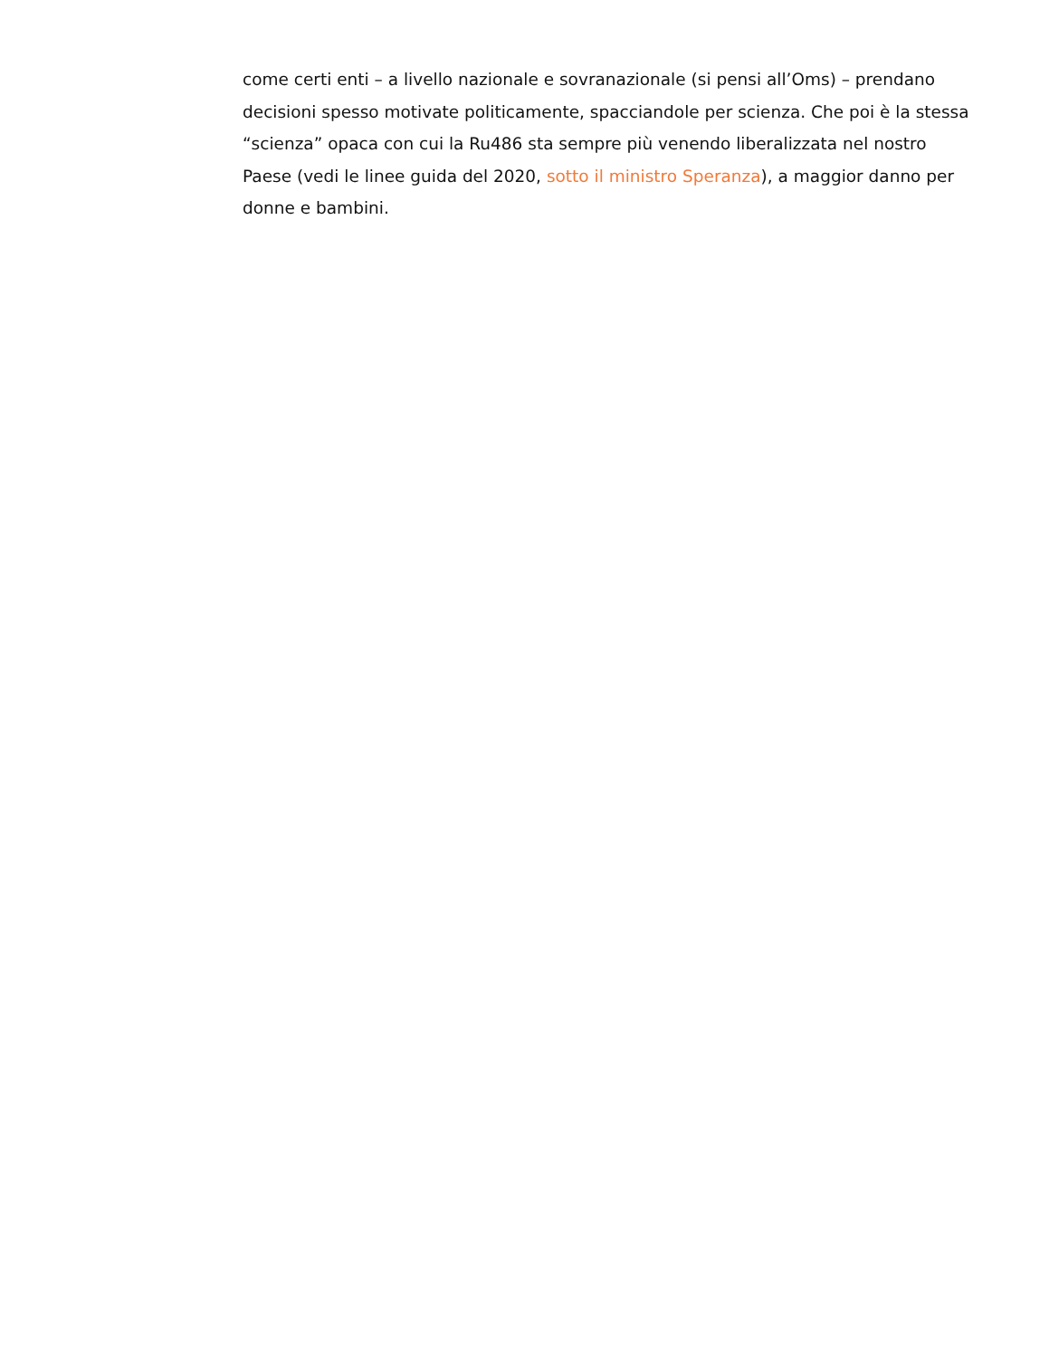come certi enti – a livello nazionale e sovranazionale (si pensi all’Oms) – prendano decisioni spesso motivate politicamente, spacciandole per scienza. Che poi è la stessa “scienza” opaca con cui la Ru486 sta sempre più venendo liberalizzata nel nostro Paese (vedi le linee guida del 2020, sotto il ministro Speranza), a maggior danno per donne e bambini.